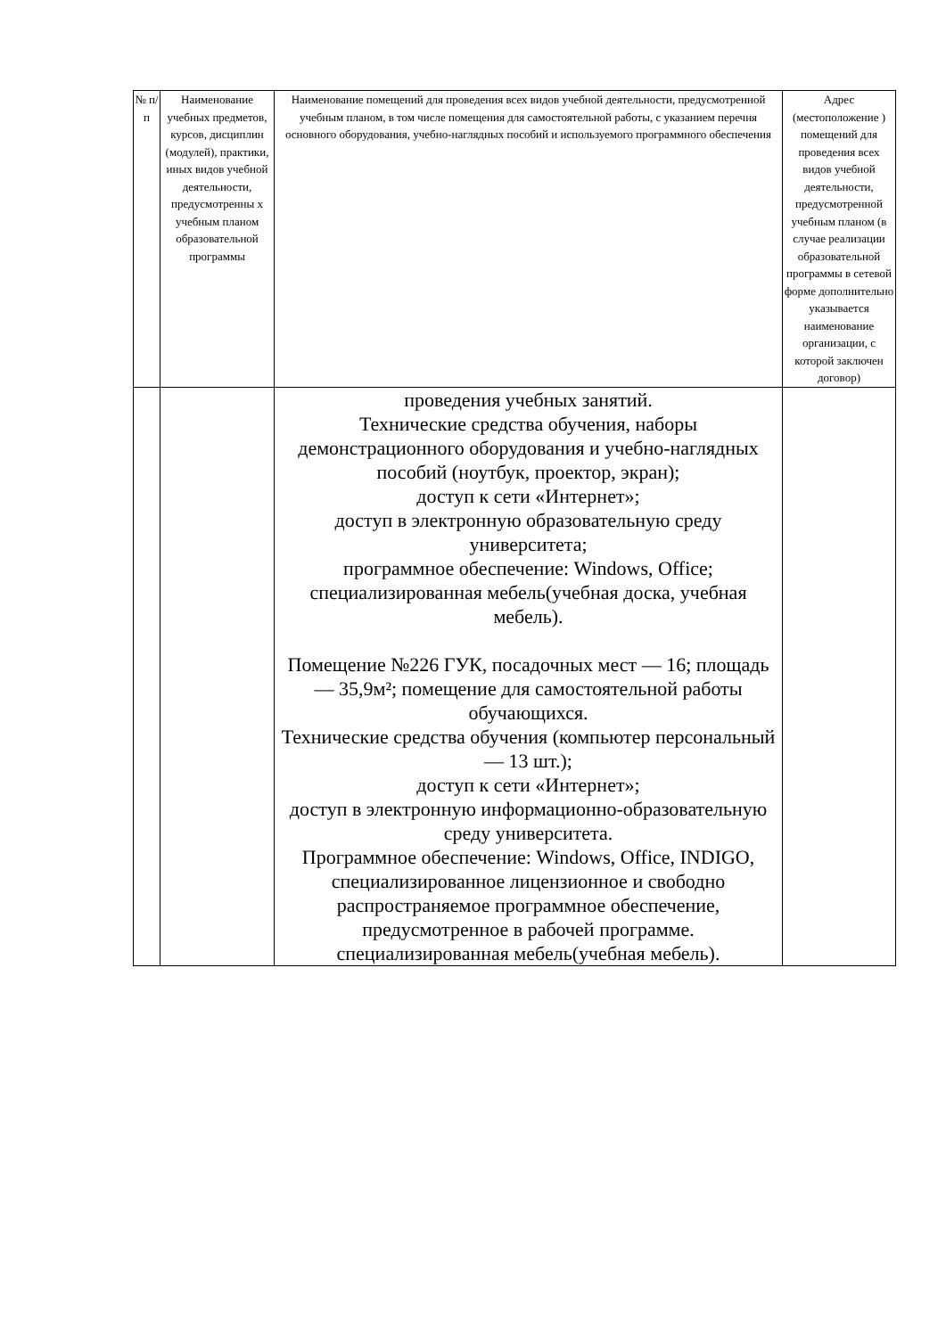| № п/п | Наименование учебных предметов, курсов, дисциплин (модулей), практики, иных видов учебной деятельности, предусмотренны х учебным планом образовательной программы | Наименование помещений для проведения всех видов учебной деятельности, предусмотренной учебным планом, в том числе помещения для самостоятельной работы, с указанием перечня основного оборудования, учебно-наглядных пособий и используемого программного обеспечения | Адрес (местоположение ) помещений для проведения всех видов учебной деятельности, предусмотренной учебным планом (в случае реализации образовательной программы в сетевой форме дополнительно указывается наименование организации, с которой заключен договор) |
| --- | --- | --- | --- |
| | | проведения учебных занятий. Технические средства обучения, наборы демонстрационного оборудования и учебно-наглядных пособий (ноутбук, проектор, экран); доступ к сети «Интернет»; доступ в электронную образовательную среду университета; программное обеспечение: Windows, Office; специализированная мебель(учебная доска, учебная мебель). Помещение №226 ГУК, посадочных мест — 16; площадь — 35,9м²; помещение для самостоятельной работы обучающихся. Технические средства обучения (компьютер персональный — 13 шт.); доступ к сети «Интернет»; доступ в электронную информационно-образовательную среду университета. Программное обеспечение: Windows, Office, INDIGO, специализированное лицензионное и свободно распространяемое программное обеспечение, предусмотренное в рабочей программе. специализированная мебель(учебная мебель). | |